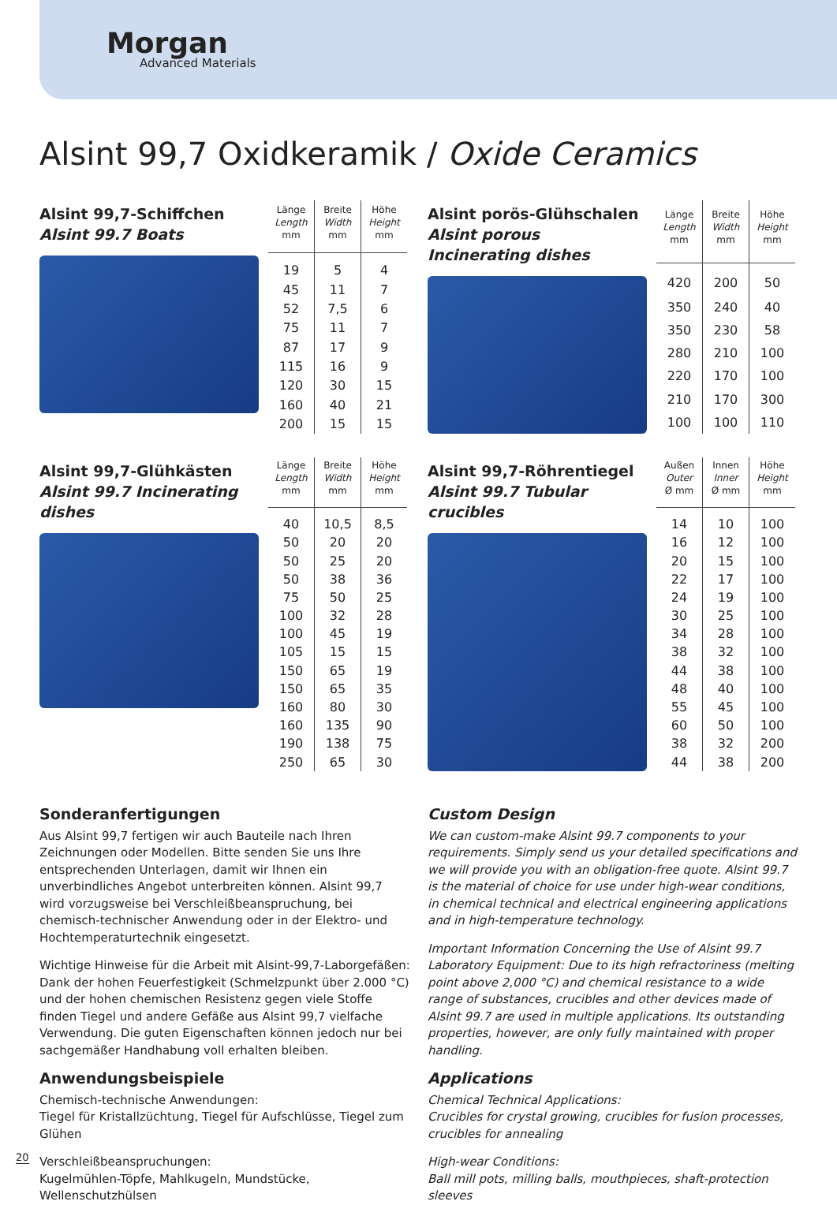Morgan
Advanced Materials
Alsint 99,7 Oxidkeramik / Oxide Ceramics
Alsint 99,7-Schiffchen
Alsint 99.7 Boats
| Länge Length mm | Breite Width mm | Höhe Height mm |
| --- | --- | --- |
| 19 | 5 | 4 |
| 45 | 11 | 7 |
| 52 | 7,5 | 6 |
| 75 | 11 | 7 |
| 87 | 17 | 9 |
| 115 | 16 | 9 |
| 120 | 30 | 15 |
| 160 | 40 | 21 |
| 200 | 15 | 15 |
Alsint porös-Glühschalen
Alsint porous Incinerating dishes
| Länge Length mm | Breite Width mm | Höhe Height mm |
| --- | --- | --- |
| 420 | 200 | 50 |
| 350 | 240 | 40 |
| 350 | 230 | 58 |
| 280 | 210 | 100 |
| 220 | 170 | 100 |
| 210 | 170 | 300 |
| 100 | 100 | 110 |
Alsint 99,7-Glühkästen
Alsint 99.7 Incinerating dishes
| Länge Length mm | Breite Width mm | Höhe Height mm |
| --- | --- | --- |
| 40 | 10,5 | 8,5 |
| 50 | 20 | 20 |
| 50 | 25 | 20 |
| 50 | 38 | 36 |
| 75 | 50 | 25 |
| 100 | 32 | 28 |
| 100 | 45 | 19 |
| 105 | 15 | 15 |
| 150 | 65 | 19 |
| 150 | 65 | 35 |
| 160 | 80 | 30 |
| 160 | 135 | 90 |
| 190 | 138 | 75 |
| 250 | 65 | 30 |
Alsint 99,7-Röhrentiegel
Alsint 99.7 Tubular crucibles
| Außen Outer Ø mm | Innen Inner Ø mm | Höhe Height mm |
| --- | --- | --- |
| 14 | 10 | 100 |
| 16 | 12 | 100 |
| 20 | 15 | 100 |
| 22 | 17 | 100 |
| 24 | 19 | 100 |
| 30 | 25 | 100 |
| 34 | 28 | 100 |
| 38 | 32 | 100 |
| 44 | 38 | 100 |
| 48 | 40 | 100 |
| 55 | 45 | 100 |
| 60 | 50 | 100 |
| 38 | 32 | 200 |
| 44 | 38 | 200 |
Sonderanfertigungen
Aus Alsint 99,7 fertigen wir auch Bauteile nach Ihren Zeichnungen oder Modellen. Bitte senden Sie uns Ihre entsprechenden Unterlagen, damit wir Ihnen ein unverbindliches Angebot unterbreiten können. Alsint 99,7 wird vorzugsweise bei Verschleißbeanspruchung, bei chemisch-technischer Anwendung oder in der Elektro- und Hochtemperaturtechnik eingesetzt.
Wichtige Hinweise für die Arbeit mit Alsint-99,7-Laborgefäßen:
Dank der hohen Feuerfestigkeit (Schmelzpunkt über 2.000 °C) und der hohen chemischen Resistenz gegen viele Stoffe finden Tiegel und andere Gefäße aus Alsint 99,7 vielfache Verwendung. Die guten Eigenschaften können jedoch nur bei sachgemäßer Handhabung voll erhalten bleiben.
Anwendungsbeispiele
Chemisch-technische Anwendungen:
Tiegel für Kristallzüchtung, Tiegel für Aufschlüsse, Tiegel zum Glühen
Verschleißbeanspruchungen:
Kugelmühlen-Töpfe, Mahlkugeln, Mundstücke, Wellenschutzhülsen
Custom Design
We can custom-make Alsint 99.7 components to your requirements. Simply send us your detailed specifications and we will provide you with an obligation-free quote. Alsint 99.7 is the material of choice for use under high-wear conditions, in chemical technical and electrical engineering applications and in high-temperature technology.
Important Information Concerning the Use of Alsint 99.7 Laboratory Equipment: Due to its high refractoriness (melting point above 2,000 °C) and chemical resistance to a wide range of substances, crucibles and other devices made of Alsint 99.7 are used in multiple applications. Its outstanding properties, however, are only fully maintained with proper handling.
Applications
Chemical Technical Applications:
Crucibles for crystal growing, crucibles for fusion processes, crucibles for annealing
High-wear Conditions:
Ball mill pots, milling balls, mouthpieces, shaft-protection sleeves
20